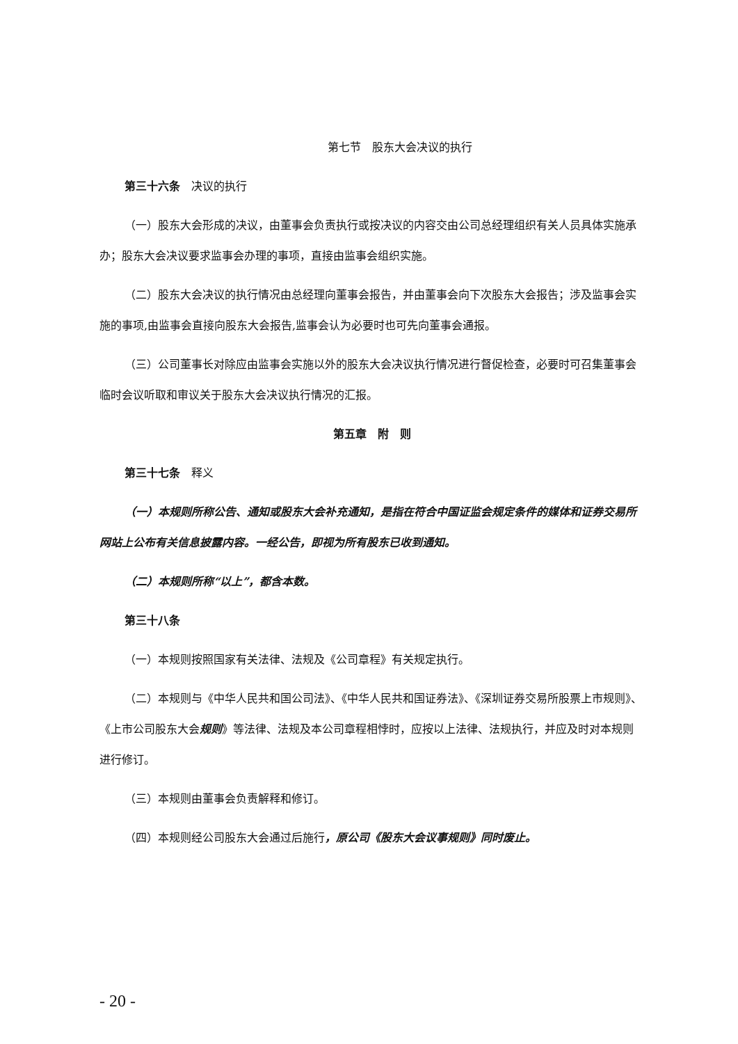第七节　股东大会决议的执行
第三十六条　决议的执行
（一）股东大会形成的决议，由董事会负责执行或按决议的内容交由公司总经理组织有关人员具体实施承办；股东大会决议要求监事会办理的事项，直接由监事会组织实施。
（二）股东大会决议的执行情况由总经理向董事会报告，并由董事会向下次股东大会报告；涉及监事会实施的事项,由监事会直接向股东大会报告,监事会认为必要时也可先向董事会通报。
（三）公司董事长对除应由监事会实施以外的股东大会决议执行情况进行督促检查，必要时可召集董事会临时会议听取和审议关于股东大会决议执行情况的汇报。
第五章　附　则
第三十七条　释义
（一）本规则所称公告、通知或股东大会补充通知，是指在符合中国证监会规定条件的媒体和证券交易所网站上公布有关信息披露内容。一经公告，即视为所有股东已收到通知。
（二）本规则所称“以上”，都含本数。
第三十八条
（一）本规则按照国家有关法律、法规及《公司章程》有关规定执行。
（二）本规则与《中华人民共和国公司法》、《中华人民共和国证券法》、《深圳证券交易所股票上市规则》、《上市公司股东大会规则》等法律、法规及本公司章程相悖时，应按以上法律、法规执行，并应及时对本规则进行修订。
（三）本规则由董事会负责解释和修订。
（四）本规则经公司股东大会通过后施行，原公司《股东大会议事规则》同时废止。
- 20 -